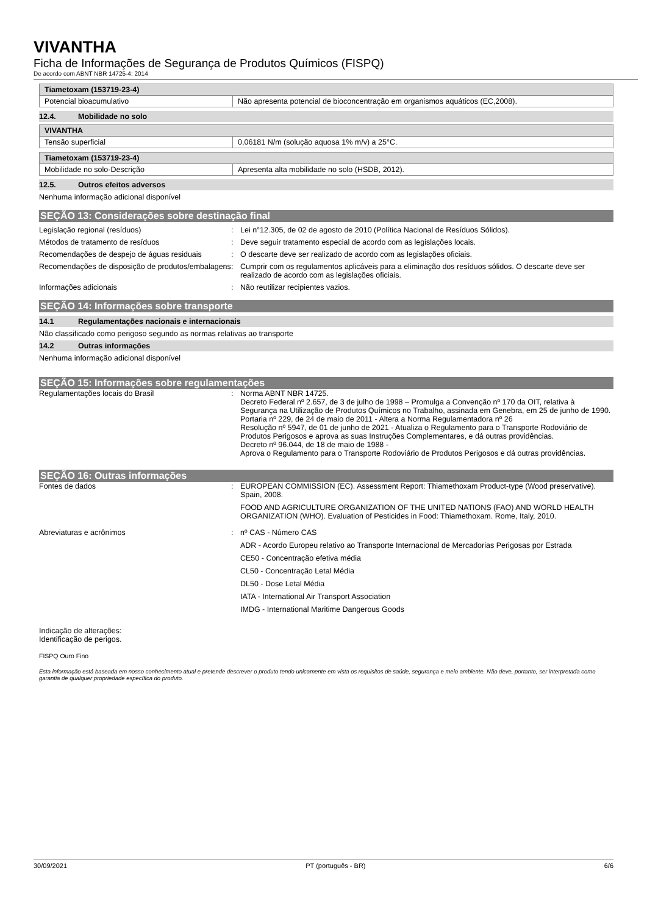VIVANTHA
Ficha de Informações de Segurança de Produtos Químicos (FISPQ)
De acordo com ABNT NBR 14725-4: 2014
| Tiametoxam (153719-23-4) | |
| --- | --- |
| Potencial bioacumulativo | Não apresenta potencial de bioconcentração em organismos aquáticos (EC,2008). |
12.4. Mobilidade no solo
| VIVANTHA | |
| --- | --- |
| Tensão superficial | 0,06181 N/m (solução aquosa 1% m/v) a 25°C. |
| Tiametoxam (153719-23-4) | |
| --- | --- |
| Mobilidade no solo-Descrição | Apresenta alta mobilidade no solo (HSDB, 2012). |
12.5. Outros efeitos adversos
Nenhuma informação adicional disponível
SEÇÃO 13: Considerações sobre destinação final
Legislação regional (resíduos) : Lei n°12.305, de 02 de agosto de 2010 (Política Nacional de Resíduos Sólidos).
Métodos de tratamento de resíduos : Deve seguir tratamento especial de acordo com as legislações locais.
Recomendações de despejo de águas residuais
: O descarte deve ser realizado de acordo com as legislações oficiais.
Recomendações de disposição de produtos/embalagens
: Cumprir com os regulamentos aplicáveis para a eliminação dos resíduos sólidos. O descarte deve ser realizado de acordo com as legislações oficiais.
Informações adicionais : Não reutilizar recipientes vazios.
SEÇÃO 14: Informações sobre transporte
14.1 Regulamentações nacionais e internacionais
Não classificado como perigoso segundo as normas relativas ao transporte
14.2 Outras informações
Nenhuma informação adicional disponível
SEÇÃO 15: Informações sobre regulamentações
Regulamentações locais do Brasil : Norma ABNT NBR 14725.
Decreto Federal nº 2.657, de 3 de julho de 1998 – Promulga a Convenção nº 170 da OIT, relativa à Segurança na Utilização de Produtos Químicos no Trabalho, assinada em Genebra, em 25 de junho de 1990.
Portaria nº 229, de 24 de maio de 2011 - Altera a Norma Regulamentadora nº 26
Resolução nº 5947, de 01 de junho de 2021 - Atualiza o Regulamento para o Transporte Rodoviário de Produtos Perigosos e aprova as suas Instruções Complementares, e dá outras providências.
Decreto nº 96.044, de 18 de maio de 1988 -
Aprova o Regulamento para o Transporte Rodoviário de Produtos Perigosos e dá outras providências.
SEÇÃO 16: Outras informações
Fontes de dados : EUROPEAN COMMISSION (EC). Assessment Report: Thiamethoxam Product-type (Wood preservative). Spain, 2008.
FOOD AND AGRICULTURE ORGANIZATION OF THE UNITED NATIONS (FAO) AND WORLD HEALTH ORGANIZATION (WHO). Evaluation of Pesticides in Food: Thiamethoxam. Rome, Italy, 2010.
Abreviaturas e acrônimos : nº CAS - Número CAS
ADR - Acordo Europeu relativo ao Transporte Internacional de Mercadorias Perigosas por Estrada
CE50 - Concentração efetiva média
CL50 - Concentração Letal Média
DL50 - Dose Letal Média
IATA - International Air Transport Association
IMDG - International Maritime Dangerous Goods
Indicação de alterações:
Identificação de perigos.
FISPQ Ouro Fino
Esta informação está baseada em nosso conhecimento atual e pretende descrever o produto tendo unicamente em vista os requisitos de saúde, segurança e meio ambiente. Não deve, portanto, ser interpretada como garantia de qualquer propriedade específica do produto.
30/09/2021 PT (português - BR) 6/6